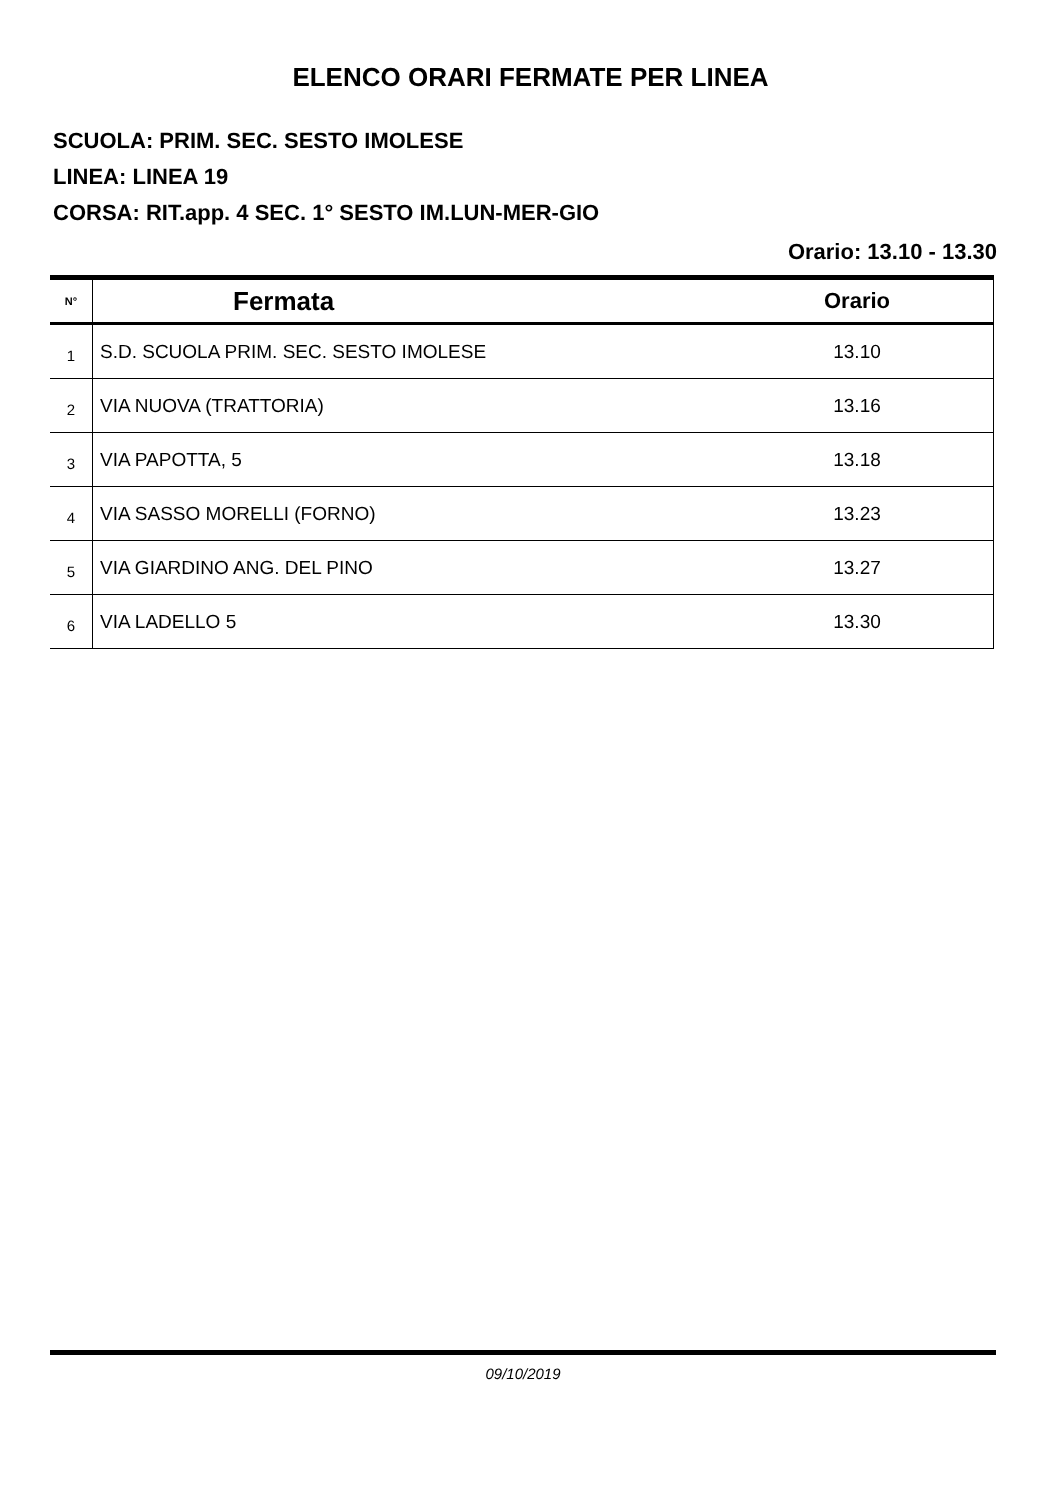ELENCO ORARI FERMATE PER LINEA
SCUOLA: PRIM. SEC. SESTO IMOLESE
LINEA: LINEA 19
CORSA: RIT.app. 4 SEC. 1° SESTO IM.LUN-MER-GIO
Orario: 13.10 - 13.30
| N° | Fermata | Orario |
| --- | --- | --- |
| 1 | S.D. SCUOLA PRIM. SEC. SESTO IMOLESE | 13.10 |
| 2 | VIA NUOVA (TRATTORIA) | 13.16 |
| 3 | VIA PAPOTTA, 5 | 13.18 |
| 4 | VIA SASSO MORELLI (FORNO) | 13.23 |
| 5 | VIA GIARDINO ANG. DEL PINO | 13.27 |
| 6 | VIA LADELLO 5 | 13.30 |
09/10/2019